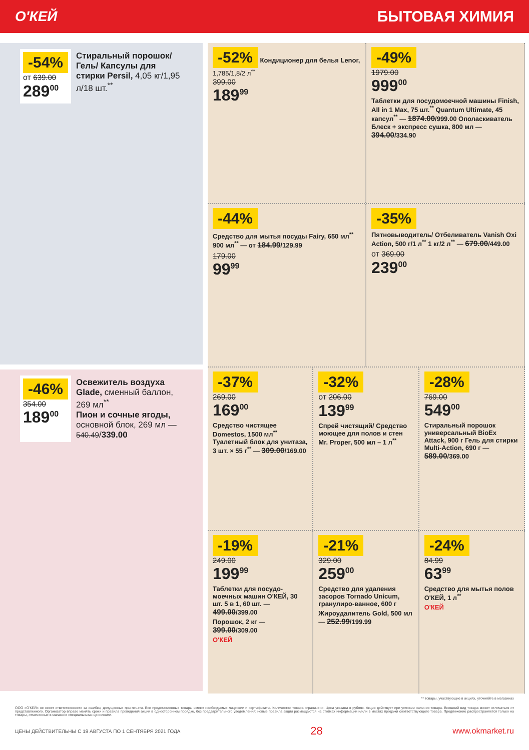О'КЕЙ БЫТОВАЯ ХИМИЯ
-54%
от 639.00
289<sup>00</sup>
Стиральный порошок/Гель/ Капсулы для стирки Persil, 4,05 кг/1,95 л/18 шт.<sup>**</sup>
-46%
354.00
189<sup>00</sup>
Освежитель воздуха Glade, сменный баллон, 269 мл<sup>**</sup>
Пион и сочные ягоды, основной блок, 269 мл — 540.49/339.00
-52%
Кондиционер для белья Lenor, 1,785/1,8/2 л<sup>**</sup>
399.00
189<sup>99</sup>
-49%
1979.00
999<sup>00</sup>
Таблетки для посудомоечной машины Finish, All in 1 Max, 75 шт.<sup>**</sup> Quantum Ultimate, 45 капсул<sup>**</sup> — 1874.00/999.00 Ополаскиватель Блеск + экспресс сушка, 800 мл — 394.00/334.90
-44%
Средство для мытья посуды Fairy, 650 мл<sup>**</sup> 900 мл<sup>**</sup> — от 184.99/129.99
179.00
99<sup>99</sup>
-35%
Пятновыводитель/ Отбеливатель Vanish Oxi Action, 500 г/1 л<sup>**</sup> 1 кг/2 л<sup>**</sup> — 679.00/449.00
от 369.00
239<sup>00</sup>
-37%
269.00
169<sup>00</sup>
Средство чистящее Domestos, 1500 мл<sup>**</sup> Туалетный блок для унитаза, 3 шт. × 55 г<sup>**</sup> — 309.00/169.00
-32%
от 206.00
139<sup>99</sup>
Спрей чистящий/ Средство моющее для полов и стен Mr. Proper, 500 мл – 1 л<sup>**</sup>
-28%
769.00
549<sup>00</sup>
Стиральный порошок универсальный BioEx Attack, 900 г Гель для стирки Multi-Action, 690 г — 589.00/369.00
-19%
249.00
199<sup>99</sup>
Таблетки для посудо-моечных машин О'КЕЙ, 30 шт. 5 в 1, 60 шт. — 499.00/399.00
Порошок, 2 кг — 399.00/309.00
О'КЕЙ
-21%
329.00
259<sup>00</sup>
Средство для удаления засоров Tornado Unicum, гранулиро-ванное, 600 г
Жироудалитель Gold, 500 мл — 252.99/199.99
-24%
84.99
63<sup>99</sup>
Средство для мытья полов О'КЕЙ, 1 л<sup>**</sup>
О'КЕЙ
** товары, участвующие в акциях, уточняйте в магазинах
ООО «О'КЕЙ» не несет ответственности за ошибки, допущенные при печати. Все представленные товары имеют необходимые лицензии и сертификаты. Количество товара ограничено. Цена указана в рублях. Акция действует при условии наличия товара. Внешний вид товара может отличаться от представленного. Организатор вправе менять сроки и правила проведения акции в одностороннем порядке, без предварительного уведомления; новые правила акции размещаются на стойках информации и/или в местах продажи соответствующего товара. Предложение распространяется только на товары, отмеченные в магазине специальными ценниками.
ЦЕНЫ ДЕЙСТВИТЕЛЬНЫ С 19 АВГУСТА ПО 1 СЕНТЯБРЯ 2021 ГОДА 28 www.okmarket.ru